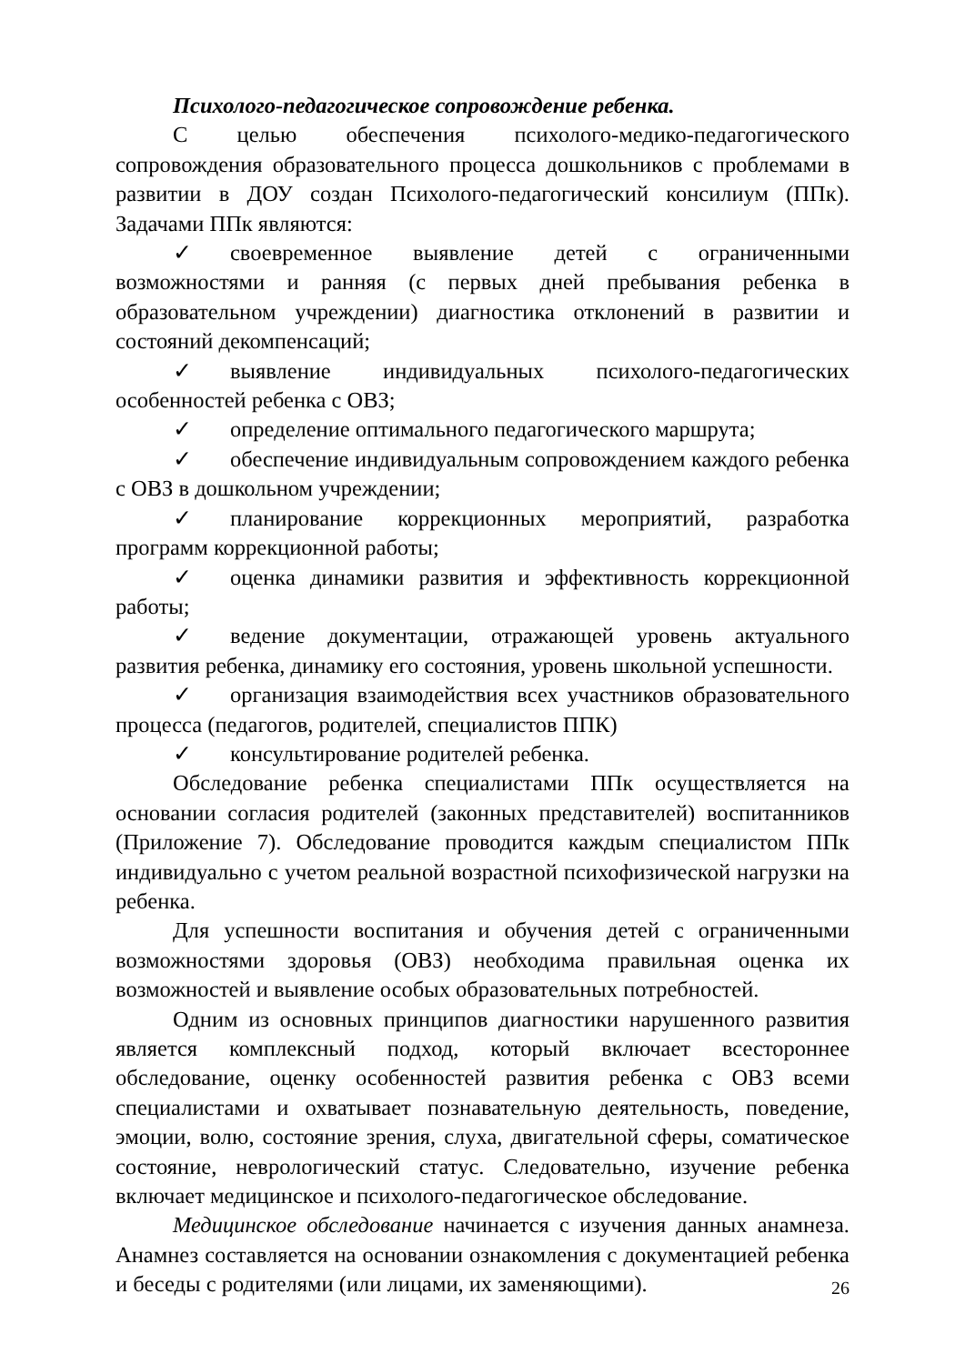Психолого-педагогическое сопровождение ребенка.
С целью обеспечения психолого-медико-педагогического сопровождения образовательного процесса дошкольников с проблемами в развитии в ДОУ создан Психолого-педагогический консилиум (ППк). Задачами ППк являются:
✓ своевременное выявление детей с ограниченными возможностями и ранняя (с первых дней пребывания ребенка в образовательном учреждении) диагностика отклонений в развитии и состояний декомпенсаций;
✓ выявление индивидуальных психолого-педагогических особенностей ребенка с ОВЗ;
✓ определение оптимального педагогического маршрута;
✓ обеспечение индивидуальным сопровождением каждого ребенка с ОВЗ в дошкольном учреждении;
✓ планирование коррекционных мероприятий, разработка программ коррекционной работы;
✓ оценка динамики развития и эффективность коррекционной работы;
✓ ведение документации, отражающей уровень актуального развития ребенка, динамику его состояния, уровень школьной успешности.
✓ организация взаимодействия всех участников образовательного процесса (педагогов, родителей, специалистов ППК)
✓ консультирование родителей ребенка.
Обследование ребенка специалистами ППк осуществляется на основании согласия родителей (законных представителей) воспитанников (Приложение 7). Обследование проводится каждым специалистом ППк индивидуально с учетом реальной возрастной психофизической нагрузки на ребенка.
Для успешности воспитания и обучения детей с ограниченными возможностями здоровья (ОВЗ) необходима правильная оценка их возможностей и выявление особых образовательных потребностей.
Одним из основных принципов диагностики нарушенного развития является комплексный подход, который включает всестороннее обследование, оценку особенностей развития ребенка с ОВЗ всеми специалистами и охватывает познавательную деятельность, поведение, эмоции, волю, состояние зрения, слуха, двигательной сферы, соматическое состояние, неврологический статус. Следовательно, изучение ребенка включает медицинское и психолого-педагогическое обследование.
Медицинское обследование начинается с изучения данных анамнеза. Анамнез составляется на основании ознакомления с документацией ребенка и беседы с родителями (или лицами, их заменяющими).
26